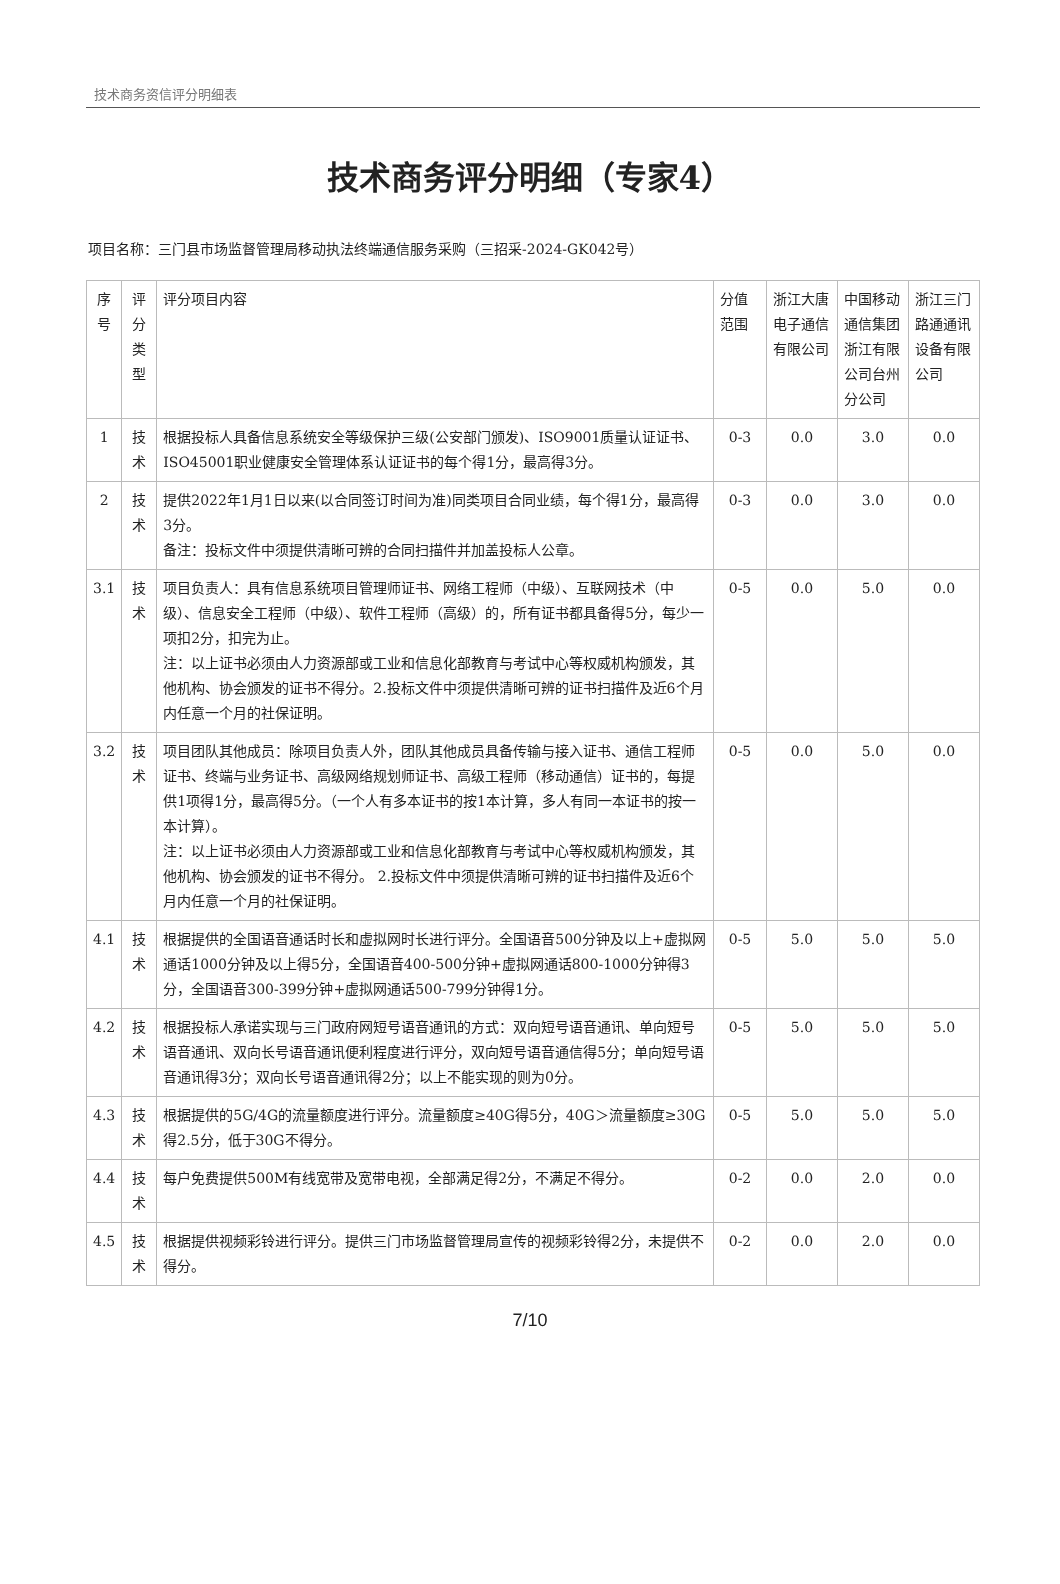技术商务资信评分明细表
技术商务评分明细（专家4）
项目名称：三门县市场监督管理局移动执法终端通信服务采购（三招采-2024-GK042号）
| 序号 | 评分类型 | 评分项目内容 | 分值范围 | 浙江大唐电子通信有限公司 | 中国移动通信集团浙江有限公司台州分公司 | 浙江三门路通通讯设备有限公司 |
| --- | --- | --- | --- | --- | --- | --- |
| 1 | 技术 | 根据投标人具备信息系统安全等级保护三级(公安部门颁发)、ISO9001质量认证证书、ISO45001职业健康安全管理体系认证证书的每个得1分，最高得3分。 | 0-3 | 0.0 | 3.0 | 0.0 |
| 2 | 技术 | 提供2022年1月1日以来(以合同签订时间为准)同类项目合同业绩，每个得1分，最高得3分。 备注：投标文件中须提供清晰可辨的合同扫描件并加盖投标人公章。 | 0-3 | 0.0 | 3.0 | 0.0 |
| 3.1 | 技术 | 项目负责人：具有信息系统项目管理师证书、网络工程师（中级）、互联网技术（中级）、信息安全工程师（中级）、软件工程师（高级）的，所有证书都具备得5分，每少一项扣2分，扣完为止。 注：以上证书必须由人力资源部或工业和信息化部教育与考试中心等权威机构颁发，其他机构、协会颁发的证书不得分。2.投标文件中须提供清晰可辨的证书扫描件及近6个月内任意一个月的社保证明。 | 0-5 | 0.0 | 5.0 | 0.0 |
| 3.2 | 技术 | 项目团队其他成员：除项目负责人外，团队其他成员具备传输与接入证书、通信工程师证书、终端与业务证书、高级网络规划师证书、高级工程师（移动通信）证书的，每提供1项得1分，最高得5分。（一个人有多本证书的按1本计算，多人有同一本证书的按一本计算）。 注：以上证书必须由人力资源部或工业和信息化部教育与考试中心等权威机构颁发，其他机构、协会颁发的证书不得分。 2.投标文件中须提供清晰可辨的证书扫描件及近6个月内任意一个月的社保证明。 | 0-5 | 0.0 | 5.0 | 0.0 |
| 4.1 | 技术 | 根据提供的全国语音通话时长和虚拟网时长进行评分。全国语音500分钟及以上+虚拟网通话1000分钟及以上得5分，全国语音400-500分钟+虚拟网通话800-1000分钟得3分，全国语音300-399分钟+虚拟网通话500-799分钟得1分。 | 0-5 | 5.0 | 5.0 | 5.0 |
| 4.2 | 技术 | 根据投标人承诺实现与三门政府网短号语音通讯的方式：双向短号语音通讯、单向短号语音通讯、双向长号语音通讯便利程度进行评分，双向短号语音通信得5分；单向短号语音通讯得3分；双向长号语音通讯得2分；以上不能实现的则为0分。 | 0-5 | 5.0 | 5.0 | 5.0 |
| 4.3 | 技术 | 根据提供的5G/4G的流量额度进行评分。流量额度≥40G得5分，40G＞流量额度≥30G得2.5分，低于30G不得分。 | 0-5 | 5.0 | 5.0 | 5.0 |
| 4.4 | 技术 | 每户免费提供500M有线宽带及宽带电视，全部满足得2分，不满足不得分。 | 0-2 | 0.0 | 2.0 | 0.0 |
| 4.5 | 技术 | 根据提供视频彩铃进行评分。提供三门市场监督管理局宣传的视频彩铃得2分，未提供不得分。 | 0-2 | 0.0 | 2.0 | 0.0 |
7/10